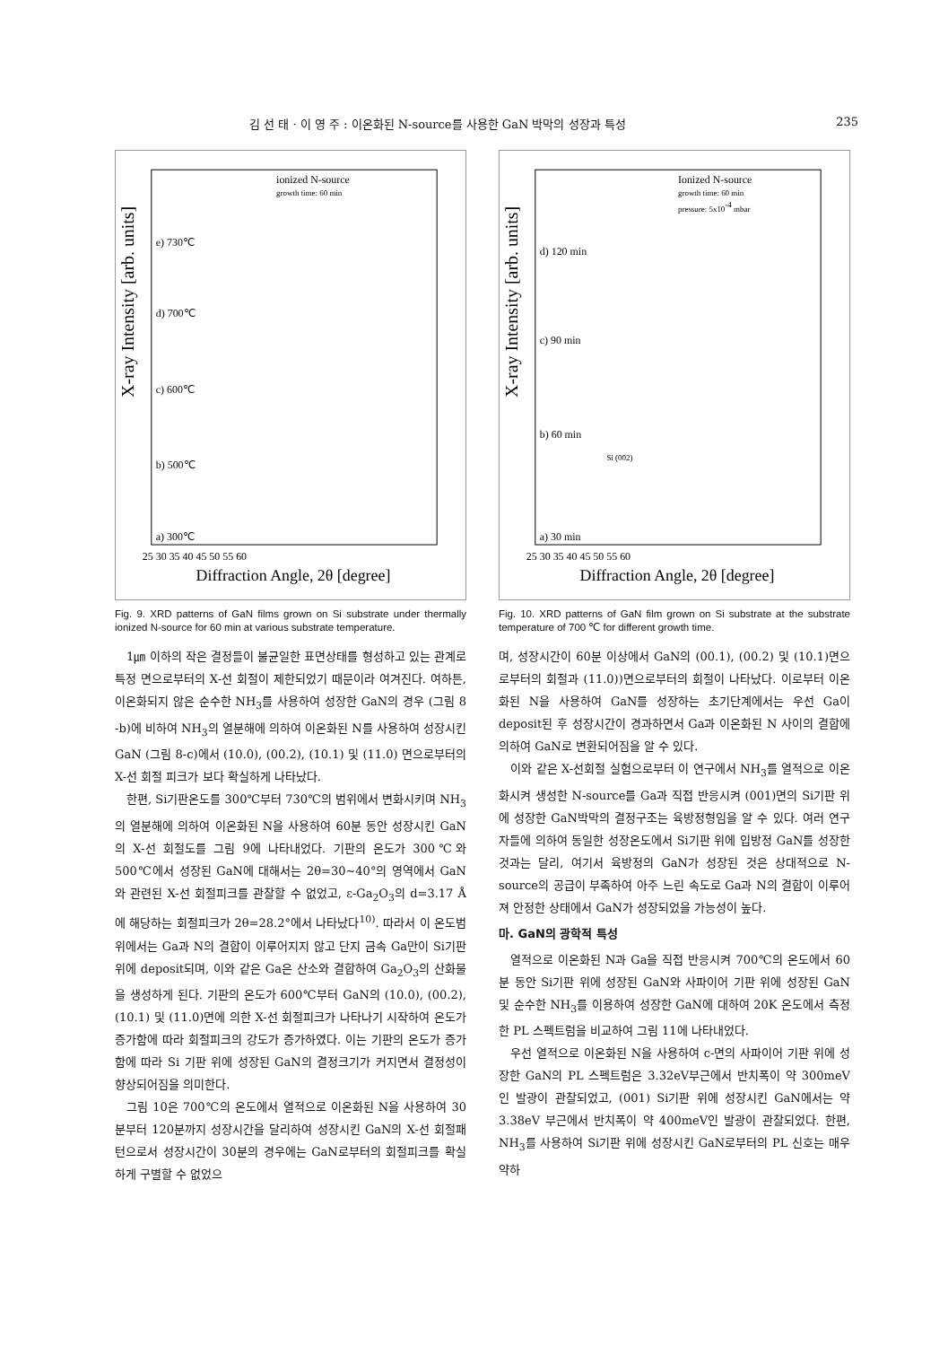김 선 태 · 이 영 주 : 이온화된 N-source를 사용한 GaN 박막의 성장과 특성 235
X-ray Intensity [arb. units]
ionized N-source
growth time: 60 min
e) 730℃
d) 700℃
c) 600℃
b) 500℃
a) 300℃
25 30 35 40 45 50 55 60
Diffraction Angle, 2θ [degree]
Fig. 9. XRD patterns of GaN films grown on Si substrate under thermally ionized N-source for 60 min at various substrate temperature.
1㎛ 이하의 작은 결정들이 불균일한 표면상태를 형성하고 있는 관계로 특정 면으로부터의 X-선 회절이 제한되었기 때문이라 여겨진다. 여하튼, 이온화되지 않은 순수한 NH<sub>3</sub>를 사용하여 성장한 GaN의 경우 (그림 8 -b)에 비하여 NH<sub>3</sub>의 열분해에 의하여 이온화된 N를 사용하여 성장시킨 GaN (그림 8-c)에서 (10.0), (00.2), (10.1) 및 (11.0) 면으로부터의 X-선 회절 피크가 보다 확실하게 나타났다.
한편, Si기판온도를 300℃부터 730℃의 범위에서 변화시키며 NH<sub>3</sub>의 열분해에 의하여 이온화된 N을 사용하여 60분 동안 성장시킨 GaN의 X-선 회절도를 그림 9에 나타내었다. 기판의 온도가 300℃와 500℃에서 성장된 GaN에 대해서는 2θ=30~40°의 영역에서 GaN와 관련된 X-선 회절피크를 관찰할 수 없었고, ε-Ga<sub>2</sub>O<sub>3</sub>의 d=3.17 Å에 해당하는 회절피크가 2θ=28.2°에서 나타났다<sup>10)</sup>. 따라서 이 온도범위에서는 Ga과 N의 결합이 이루어지지 않고 단지 금속 Ga만이 Si기판 위에 deposit되며, 이와 같은 Ga은 산소와 결합하여 Ga<sub>2</sub>O<sub>3</sub>의 산화물을 생성하게 된다. 기판의 온도가 600℃부터 GaN의 (10.0), (00.2), (10.1) 및 (11.0)면에 의한 X-선 회절피크가 나타나기 시작하여 온도가 증가함에 따라 회절피크의 강도가 증가하였다. 이는 기판의 온도가 증가함에 따라 Si 기판 위에 성장된 GaN의 결정크기가 커지면서 결정성이 향상되어짐을 의미한다.
그림 10은 700℃의 온도에서 열적으로 이온화된 N을 사용하여 30분부터 120분까지 성장시간을 달리하여 성장시킨 GaN의 X-선 회절패턴으로서 성장시간이 30분의 경우에는 GaN로부터의 회절피크를 확실하게 구별할 수 없었으
X-ray Intensity [arb. units]
Ionized N-source
growth time: 60 min
pressure: 5x10-4 mbar
d) 120 min
c) 90 min
b) 60 min
Si (002)
a) 30 min
25 30 35 40 45 50 55 60
Diffraction Angle, 2θ [degree]
Fig. 10. XRD patterns of GaN film grown on Si substrate at the substrate temperature of 700 ℃ for different growth time.
며, 성장시간이 60분 이상에서 GaN의 (00.1), (00.2) 및 (10.1)면으로부터의 회절과 (11.0))면으로부터의 회절이 나타났다. 이로부터 이온화된 N을 사용하여 GaN를 성장하는 초기단계에서는 우선 Ga이 deposit된 후 성장시간이 경과하면서 Ga과 이온화된 N 사이의 결합에 의하여 GaN로 변환되어짐을 알 수 있다.
이와 같은 X-선회절 실험으로부터 이 연구에서 NH<sub>3</sub>를 열적으로 이온화시켜 생성한 N-source를 Ga과 직접 반응시켜 (001)면의 Si기판 위에 성장한 GaN박막의 결정구조는 육방정형임을 알 수 있다. 여러 연구자들에 의하여 동일한 성장온도에서 Si기판 위에 입방정 GaN를 성장한 것과는 달리, 여기서 육방정의 GaN가 성장된 것은 상대적으로 N-source의 공급이 부족하여 아주 느린 속도로 Ga과 N의 결합이 이루어져 안정한 상태에서 GaN가 성장되었을 가능성이 높다.
마. GaN의 광학적 특성
열적으로 이온화된 N과 Ga을 직접 반응시켜 700℃의 온도에서 60분 동안 Si기판 위에 성장된 GaN와 사파이어 기판 위에 성장된 GaN 및 순수한 NH<sub>3</sub>를 이용하여 성장한 GaN에 대하여 20K 온도에서 측정한 PL 스펙트럼을 비교하여 그림 11에 나타내었다.
우선 열적으로 이온화된 N을 사용하여 c-면의 사파이어 기판 위에 성장한 GaN의 PL 스펙트럼은 3.32eV부근에서 반치폭이 약 300meV인 발광이 관찰되었고, (001) Si기판 위에 성장시킨 GaN에서는 약 3.38eV 부근에서 반치폭이 약 400meV인 발광이 관찰되었다. 한편, NH<sub>3</sub>를 사용하여 Si기판 위에 성장시킨 GaN로부터의 PL 신호는 매우 약하